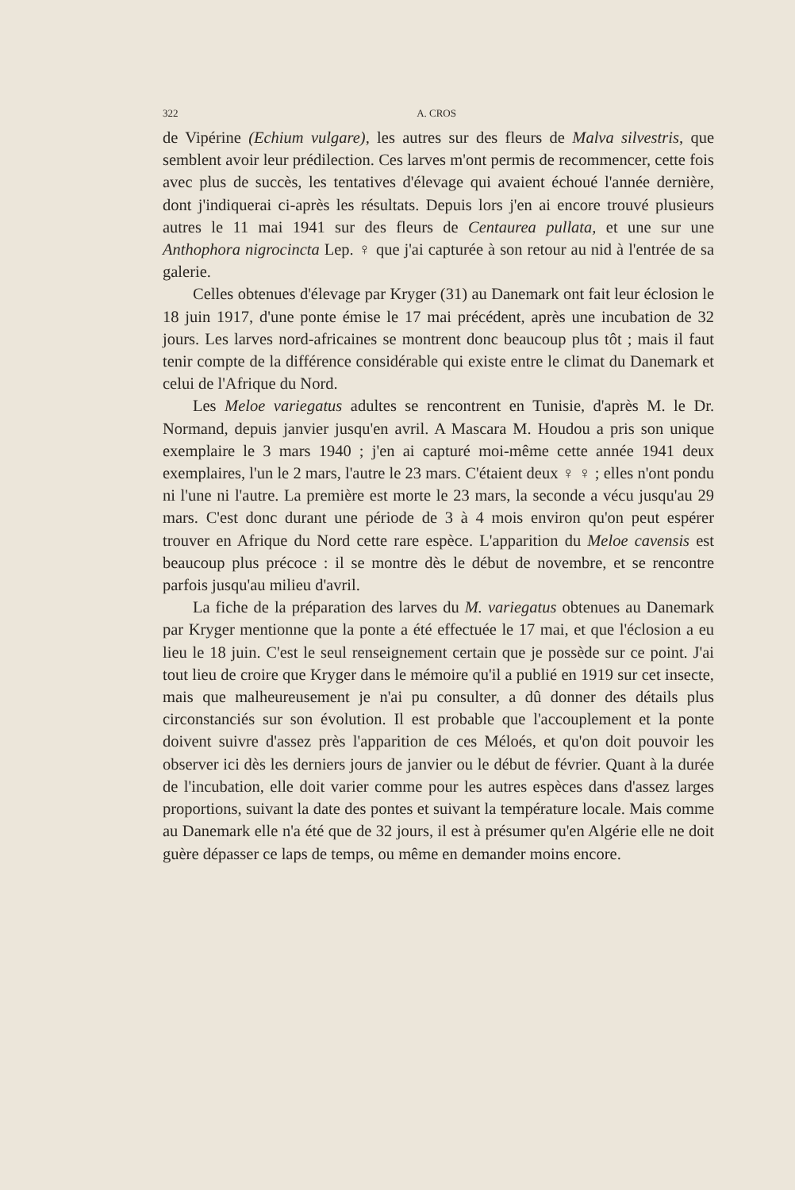322 A. CROS
de Vipérine (Echium vulgare), les autres sur des fleurs de Malva silvestris, que semblent avoir leur prédilection. Ces larves m'ont permis de recommencer, cette fois avec plus de succès, les tentatives d'élevage qui avaient échoué l'année dernière, dont j'indiquerai ci-après les résultats. Depuis lors j'en ai encore trouvé plusieurs autres le 11 mai 1941 sur des fleurs de Centaurea pullata, et une sur une Anthophora nigrocincta Lep. ♀ que j'ai capturée à son retour au nid à l'entrée de sa galerie.
Celles obtenues d'élevage par Kryger (31) au Danemark ont fait leur éclosion le 18 juin 1917, d'une ponte émise le 17 mai précédent, après une incubation de 32 jours. Les larves nord-africaines se montrent donc beaucoup plus tôt ; mais il faut tenir compte de la différence considérable qui existe entre le climat du Danemark et celui de l'Afrique du Nord.
Les Meloe variegatus adultes se rencontrent en Tunisie, d'après M. le Dr. Normand, depuis janvier jusqu'en avril. A Mascara M. Houdou a pris son unique exemplaire le 3 mars 1940 ; j'en ai capturé moi-même cette année 1941 deux exemplaires, l'un le 2 mars, l'autre le 23 mars. C'étaient deux ♀ ♀ ; elles n'ont pondu ni l'une ni l'autre. La première est morte le 23 mars, la seconde a vécu jusqu'au 29 mars. C'est donc durant une période de 3 à 4 mois environ qu'on peut espérer trouver en Afrique du Nord cette rare espèce. L'apparition du Meloe cavensis est beaucoup plus précoce : il se montre dès le début de novembre, et se rencontre parfois jusqu'au milieu d'avril.
La fiche de la préparation des larves du M. variegatus obtenues au Danemark par Kryger mentionne que la ponte a été effectuée le 17 mai, et que l'éclosion a eu lieu le 18 juin. C'est le seul renseignement certain que je possède sur ce point. J'ai tout lieu de croire que Kryger dans le mémoire qu'il a publié en 1919 sur cet insecte, mais que malheureusement je n'ai pu consulter, a dû donner des détails plus circonstanciés sur son évolution. Il est probable que l'accouplement et la ponte doivent suivre d'assez près l'apparition de ces Méloés, et qu'on doit pouvoir les observer ici dès les derniers jours de janvier ou le début de février. Quant à la durée de l'incubation, elle doit varier comme pour les autres espèces dans d'assez larges proportions, suivant la date des pontes et suivant la température locale. Mais comme au Danemark elle n'a été que de 32 jours, il est à présumer qu'en Algérie elle ne doit guère dépasser ce laps de temps, ou même en demander moins encore.